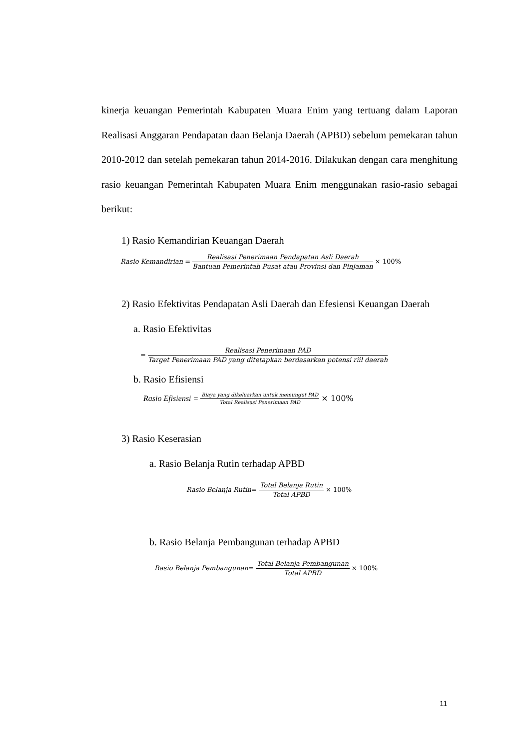kinerja keuangan Pemerintah Kabupaten Muara Enim yang tertuang dalam Laporan Realisasi Anggaran Pendapatan daan Belanja Daerah (APBD) sebelum pemekaran tahun 2010-2012 dan setelah pemekaran tahun 2014-2016. Dilakukan dengan cara menghitung rasio keuangan Pemerintah Kabupaten Muara Enim menggunakan rasio-rasio sebagai berikut:
1) Rasio Kemandirian Keuangan Daerah
Rasio Kemandirian = Realisasi Penerimaan Pendapatan Asli Daerah Bantuan Pemerintah Pusat atau Provinsi dan Pinjaman × 100%
2) Rasio Efektivitas Pendapatan Asli Daerah dan Efesiensi Keuangan Daerah
a. Rasio Efektivitas
= Realisasi Penerimaan PAD Target Penerimaan PAD yang ditetapkan berdasarkan potensi riil daerah
b. Rasio Efisiensi
Rasio Efisiensi = Biaya yang dikeluarkan untuk memungut PAD Total Realisasi Penerimaan PAD × 100%
3) Rasio Keserasian
a. Rasio Belanja Rutin terhadap APBD
Rasio Belanja Rutin = Total Belanja Rutin Total APBD × 100%
b. Rasio Belanja Pembangunan terhadap APBD
Rasio Belanja Pembangunan = Total Belanja Pembangunan Total APBD × 100%
11